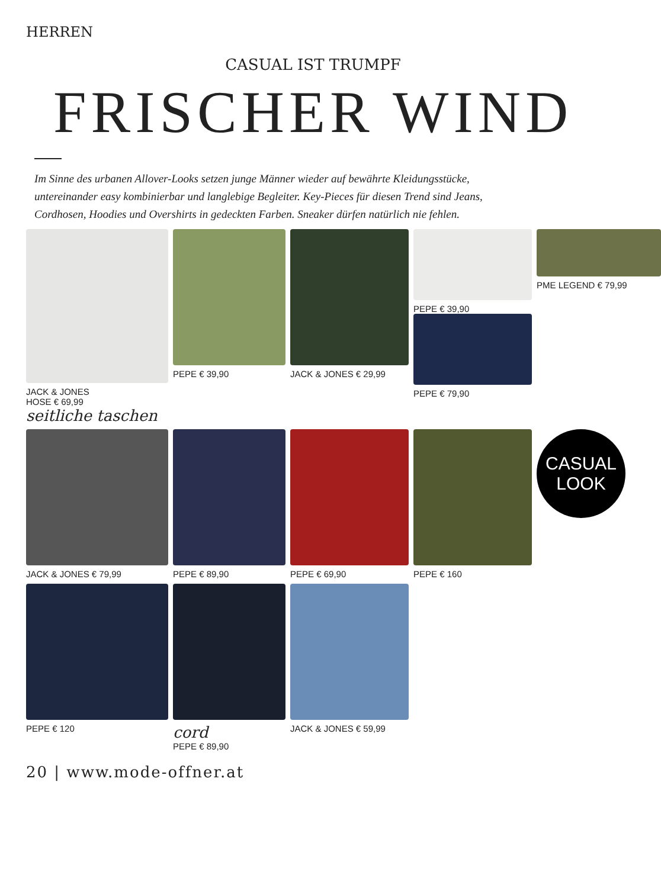HERREN
CASUAL IST TRUMPF
FRISCHER WIND
Im Sinne des urbanen Allover-Looks setzen junge Männer wieder auf bewährte Kleidungs­stücke, untereinander easy kombinierbar und langlebige Begleiter. Key-Pieces für diesen Trend sind Jeans, Cordhosen, Hoodies und Overshirts in gedeckten Farben. Sneaker dürfen natürlich nie fehlen.
JACK & JONES
HOSE € 69,99
seitliche taschen
PEPE € 39,90
JACK & JONES € 29,99
PEPE € 39,90
PEPE € 79,90
PME LEGEND € 79,99
JACK & JONES € 79,99
PEPE € 89,90
PEPE € 69,90
PEPE € 160
CASUAL
LOOK
PEPE € 120
cord
PEPE € 89,90
JACK & JONES € 59,99
20 | www.mode-offner.at